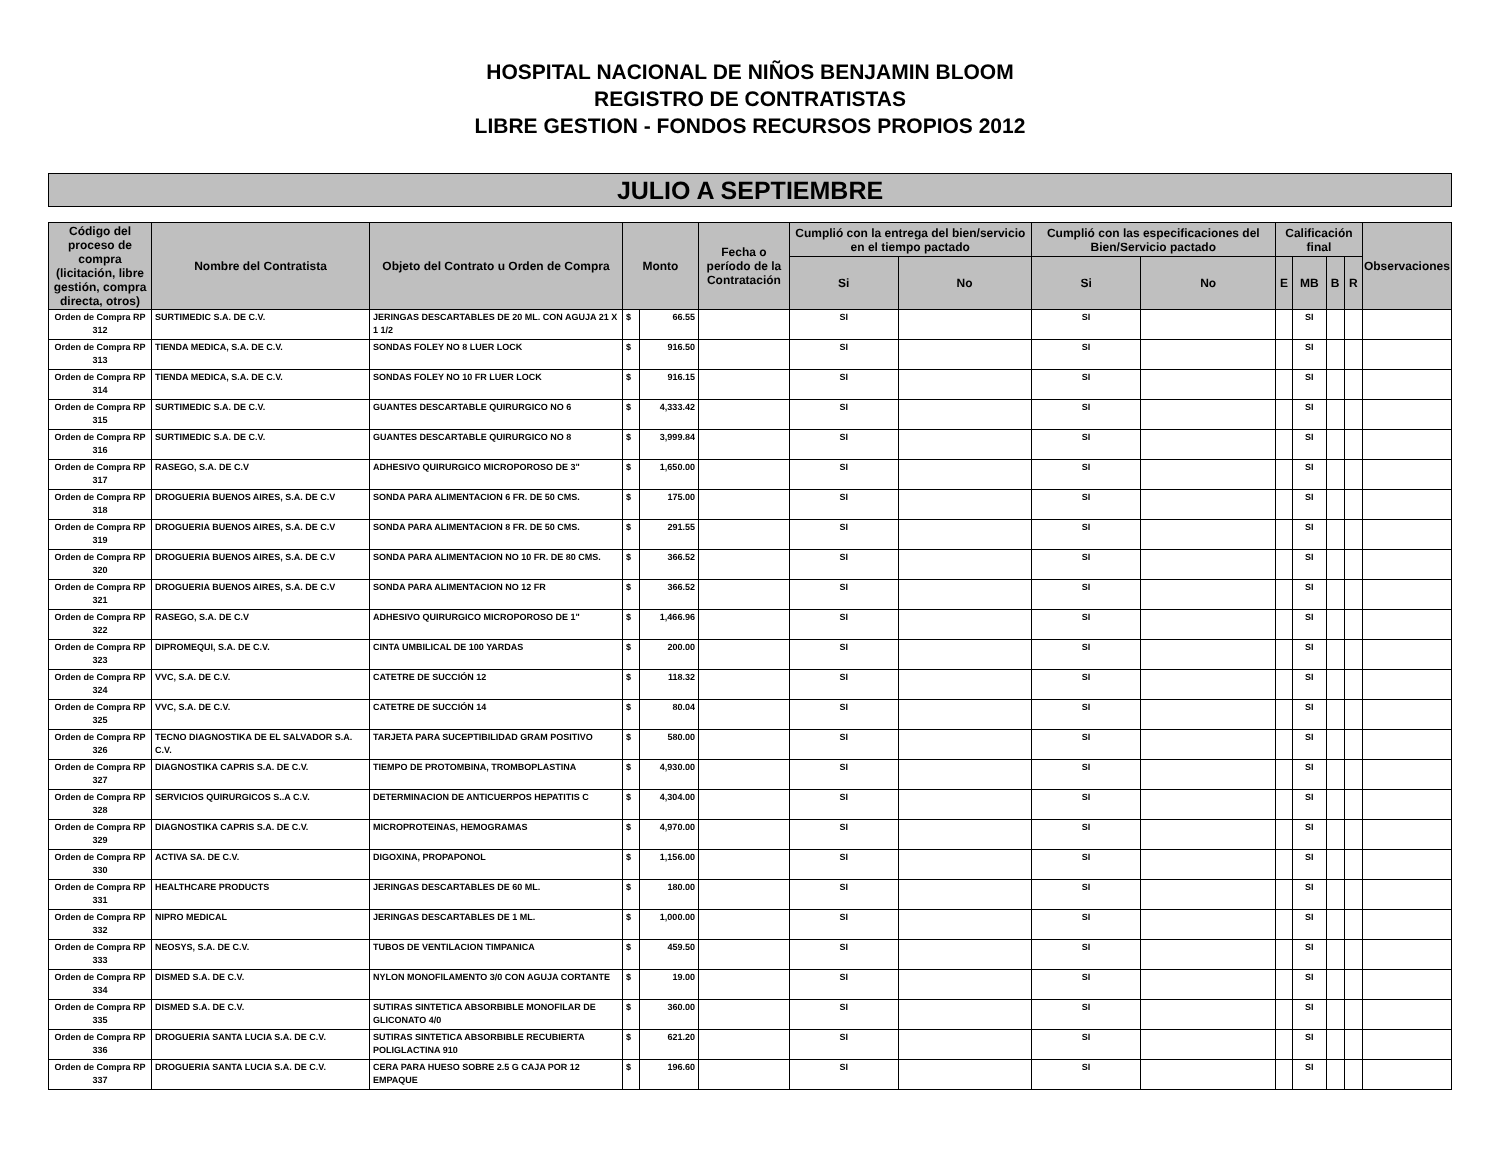HOSPITAL NACIONAL DE NIÑOS BENJAMIN BLOOM
REGISTRO DE CONTRATISTAS
LIBRE GESTION - FONDOS RECURSOS PROPIOS 2012
JULIO A SEPTIEMBRE
| Código del proceso de compra (licitación, libre gestión, compra directa, otros) | Nombre del Contratista | Objeto del Contrato u Orden de Compra | Monto | | Fecha o período de la Contratación | Cumplió con la entrega del bien/servicio en el tiempo pactado | | Cumplió con las especificaciones del Bien/Servicio pactado | | Calificación final | | | | Observaciones |
| --- | --- | --- | --- | --- | --- | --- | --- | --- | --- | --- | --- | --- | --- | --- |
| | | | | | | Si | No | Si | No | E | MB | B | R | |
| Orden de Compra RP 312 | SURTIMEDIC S.A. DE C.V. | JERINGAS DESCARTABLES DE 20 ML. CON AGUJA 21 X 1 1/2 | $ | 66.55 | | SI | | SI | | | SI | | | |
| Orden de Compra RP 313 | TIENDA MEDICA, S.A. DE C.V. | SONDAS FOLEY NO 8 LUER LOCK | $ | 916.50 | | SI | | SI | | | SI | | | |
| Orden de Compra RP 314 | TIENDA MEDICA, S.A. DE C.V. | SONDAS FOLEY NO 10 FR LUER LOCK | $ | 916.15 | | SI | | SI | | | SI | | | |
| Orden de Compra RP 315 | SURTIMEDIC S.A. DE C.V. | GUANTES DESCARTABLE QUIRURGICO NO 6 | $ | 4,333.42 | | SI | | SI | | | SI | | | |
| Orden de Compra RP 316 | SURTIMEDIC S.A. DE C.V. | GUANTES DESCARTABLE QUIRURGICO NO 8 | $ | 3,999.84 | | SI | | SI | | | SI | | | |
| Orden de Compra RP 317 | RASEGO, S.A. DE C.V | ADHESIVO QUIRURGICO MICROPOROSO DE 3" | $ | 1,650.00 | | SI | | SI | | | SI | | | |
| Orden de Compra RP 318 | DROGUERIA BUENOS AIRES, S.A. DE C.V | SONDA PARA ALIMENTACION 6 FR. DE 50 CMS. | $ | 175.00 | | SI | | SI | | | SI | | | |
| Orden de Compra RP 319 | DROGUERIA BUENOS AIRES, S.A. DE C.V | SONDA PARA ALIMENTACION 8 FR. DE 50 CMS. | $ | 291.55 | | SI | | SI | | | SI | | | |
| Orden de Compra RP 320 | DROGUERIA BUENOS AIRES, S.A. DE C.V | SONDA PARA ALIMENTACION NO 10 FR. DE 80 CMS. | $ | 366.52 | | SI | | SI | | | SI | | | |
| Orden de Compra RP 321 | DROGUERIA BUENOS AIRES, S.A. DE C.V | SONDA PARA ALIMENTACION NO 12 FR | $ | 366.52 | | SI | | SI | | | SI | | | |
| Orden de Compra RP 322 | RASEGO, S.A. DE C.V | ADHESIVO QUIRURGICO MICROPOROSO DE 1" | $ | 1,466.96 | | SI | | SI | | | SI | | | |
| Orden de Compra RP 323 | DIPROMEQUI, S.A. DE C.V. | CINTA UMBILICAL DE 100 YARDAS | $ | 200.00 | | SI | | SI | | | SI | | | |
| Orden de Compra RP 324 | VVC, S.A. DE C.V. | CATETRE DE SUCCIÓN 12 | $ | 118.32 | | SI | | SI | | | SI | | | |
| Orden de Compra RP 325 | VVC, S.A. DE C.V. | CATETRE DE SUCCIÓN 14 | $ | 80.04 | | SI | | SI | | | SI | | | |
| Orden de Compra RP 326 | TECNO DIAGNOSTIKA DE EL SALVADOR S.A. C.V. | TARJETA PARA SUCEPTIBILIDAD GRAM POSITIVO | $ | 580.00 | | SI | | SI | | | SI | | | |
| Orden de Compra RP 327 | DIAGNOSTIKA CAPRIS S.A. DE C.V. | TIEMPO DE PROTOMBINA, TROMBOPLASTINA | $ | 4,930.00 | | SI | | SI | | | SI | | | |
| Orden de Compra RP 328 | SERVICIOS QUIRURGICOS S..A C.V. | DETERMINACION DE ANTICUERPOS HEPATITIS C | $ | 4,304.00 | | SI | | SI | | | SI | | | |
| Orden de Compra RP 329 | DIAGNOSTIKA CAPRIS S.A. DE C.V. | MICROPROTEINAS, HEMOGRAMAS | $ | 4,970.00 | | SI | | SI | | | SI | | | |
| Orden de Compra RP 330 | ACTIVA SA. DE C.V. | DIGOXINA, PROPAPONOL | $ | 1,156.00 | | SI | | SI | | | SI | | | |
| Orden de Compra RP 331 | HEALTHCARE PRODUCTS | JERINGAS DESCARTABLES DE 60 ML. | $ | 180.00 | | SI | | SI | | | SI | | | |
| Orden de Compra RP 332 | NIPRO MEDICAL | JERINGAS DESCARTABLES DE 1 ML. | $ | 1,000.00 | | SI | | SI | | | SI | | | |
| Orden de Compra RP 333 | NEOSYS, S.A. DE C.V. | TUBOS DE VENTILACION TIMPANICA | $ | 459.50 | | SI | | SI | | | SI | | | |
| Orden de Compra RP 334 | DISMED S.A. DE C.V. | NYLON MONOFILAMENTO 3/0 CON AGUJA CORTANTE | $ | 19.00 | | SI | | SI | | | SI | | | |
| Orden de Compra RP 335 | DISMED S.A. DE C.V. | SUTIRAS SINTETICA ABSORBIBLE MONOFILAR DE GLICONATO 4/0 | $ | 360.00 | | SI | | SI | | | SI | | | |
| Orden de Compra RP 336 | DROGUERIA SANTA LUCIA S.A. DE C.V. | SUTIRAS SINTETICA ABSORBIBLE RECUBIERTA POLIGLACTINA 910 | $ | 621.20 | | SI | | SI | | | SI | | | |
| Orden de Compra RP 337 | DROGUERIA SANTA LUCIA S.A. DE C.V. | CERA PARA HUESO SOBRE 2.5 G CAJA POR 12 EMPAQUE | $ | 196.60 | | SI | | SI | | | SI | | | |